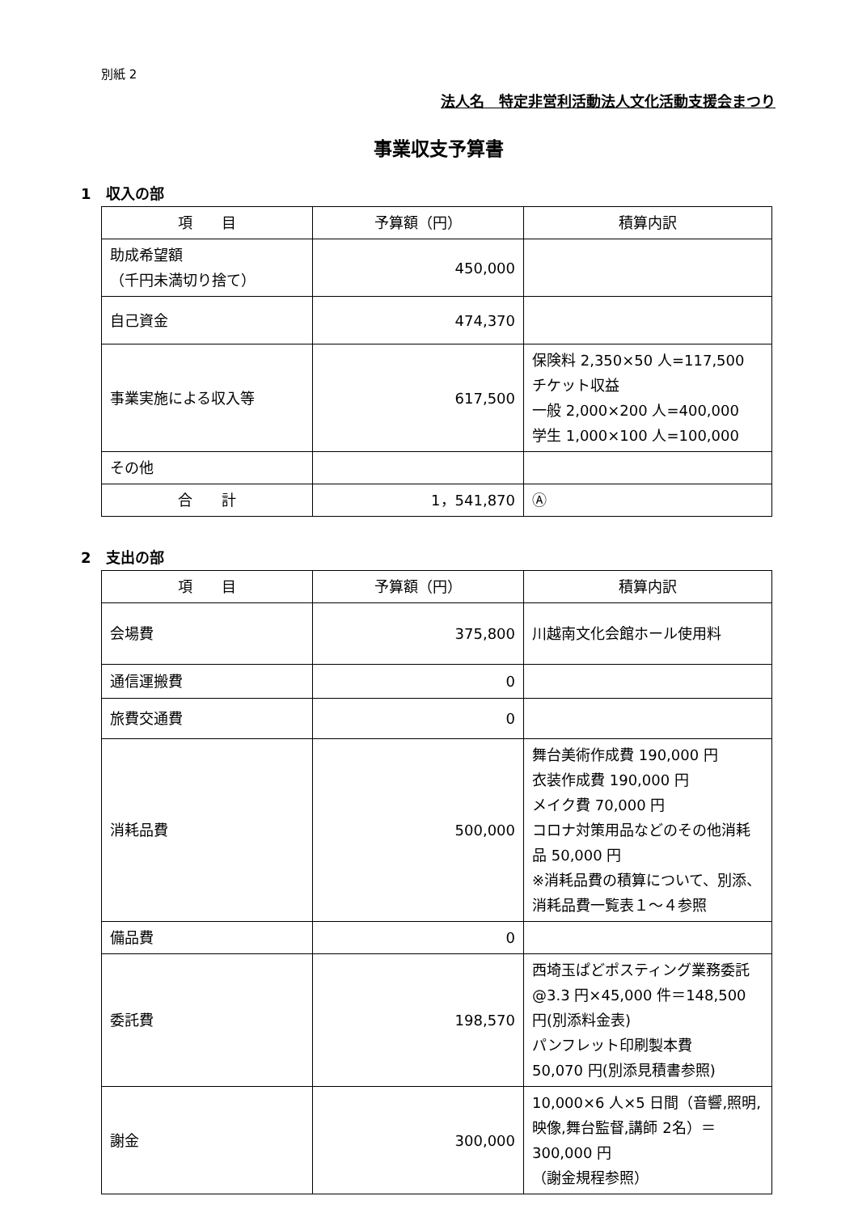別紙 2
法人名　特定非営利活動法人文化活動支援会まつり
事業収支予算書
1　収入の部
| 項 目 | 予算額（円） | 積算内訳 |
| --- | --- | --- |
| 助成希望額 （千円未満切り捨て） | 450,000 | |
| 自己資金 | 474,370 | |
| 事業実施による収入等 | 617,500 | 保険料 2,350×50 人=117,500 チケット収益 一般 2,000×200 人=400,000 学生 1,000×100 人=100,000 |
| その他 | | |
| 合 計 | 1，541,870 | Ⓐ |
2　支出の部
| 項 目 | 予算額（円） | 積算内訳 |
| --- | --- | --- |
| 会場費 | 375,800 | 川越南文化会館ホール使用料 |
| 通信運搬費 | 0 | |
| 旅費交通費 | 0 | |
| 消耗品費 | 500,000 | 舞台美術作成費 190,000 円 衣装作成費 190,000 円 メイク費 70,000 円 コロナ対策用品などのその他消耗品 50,000 円 ※消耗品費の積算について、別添、消耗品費一覧表１～４参照 |
| 備品費 | 0 | |
| 委託費 | 198,570 | 西埼玉ぱどポスティング業務委託@3.3 円×45,000 件＝148,500 円(別添料金表) パンフレット印刷製本費 50,070 円(別添見積書参照) |
| 謝金 | 300,000 | 10,000×6 人×5 日間（音響,照明,映像,舞台監督,講師 2名）＝300,000 円 （謝金規程参照） |